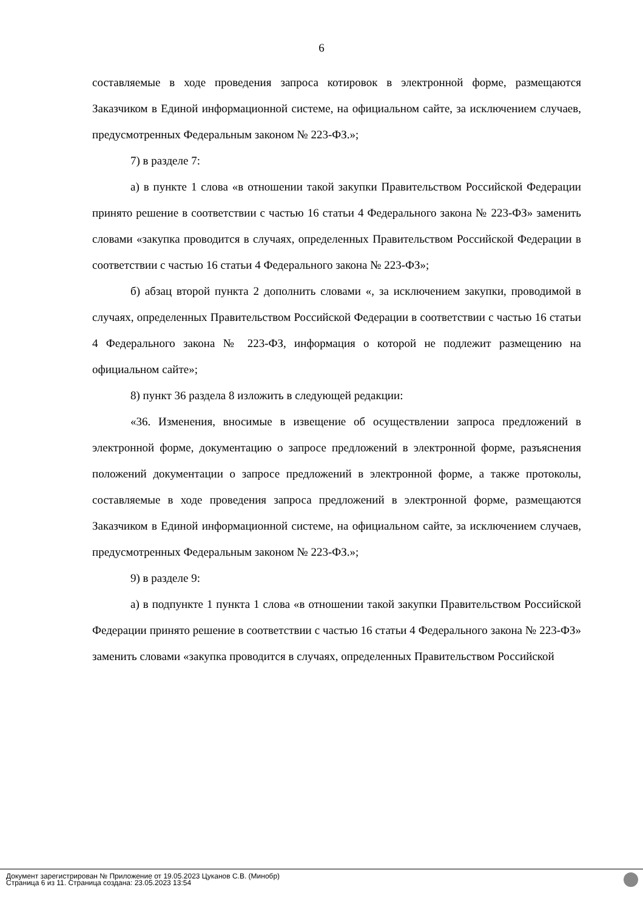6
составляемые в ходе проведения запроса котировок в электронной форме, размещаются Заказчиком в Единой информационной системе, на официальном сайте, за исключением случаев, предусмотренных Федеральным законом № 223-ФЗ.»;
7) в разделе 7:
а) в пункте 1 слова «в отношении такой закупки Правительством Российской Федерации принято решение в соответствии с частью 16 статьи 4 Федерального закона № 223-ФЗ» заменить словами «закупка проводится в случаях, определенных Правительством Российской Федерации в соответствии с частью 16 статьи 4 Федерального закона № 223-ФЗ»;
б) абзац второй пункта 2 дополнить словами «, за исключением закупки, проводимой в случаях, определенных Правительством Российской Федерации в соответствии с частью 16 статьи 4 Федерального закона № 223-ФЗ, информация о которой не подлежит размещению на официальном сайте»;
8) пункт 36 раздела 8 изложить в следующей редакции:
«36. Изменения, вносимые в извещение об осуществлении запроса предложений в электронной форме, документацию о запросе предложений в электронной форме, разъяснения положений документации о запросе предложений в электронной форме, а также протоколы, составляемые в ходе проведения запроса предложений в электронной форме, размещаются Заказчиком в Единой информационной системе, на официальном сайте, за исключением случаев, предусмотренных Федеральным законом № 223-ФЗ.»;
9) в разделе 9:
а) в подпункте 1 пункта 1 слова «в отношении такой закупки Правительством Российской Федерации принято решение в соответствии с частью 16 статьи 4 Федерального закона № 223-ФЗ» заменить словами «закупка проводится в случаях, определенных Правительством Российской
Документ зарегистрирован № Приложение от 19.05.2023 Цуканов С.В. (Минобр)
Страница 6 из 11. Страница создана: 23.05.2023 13:54